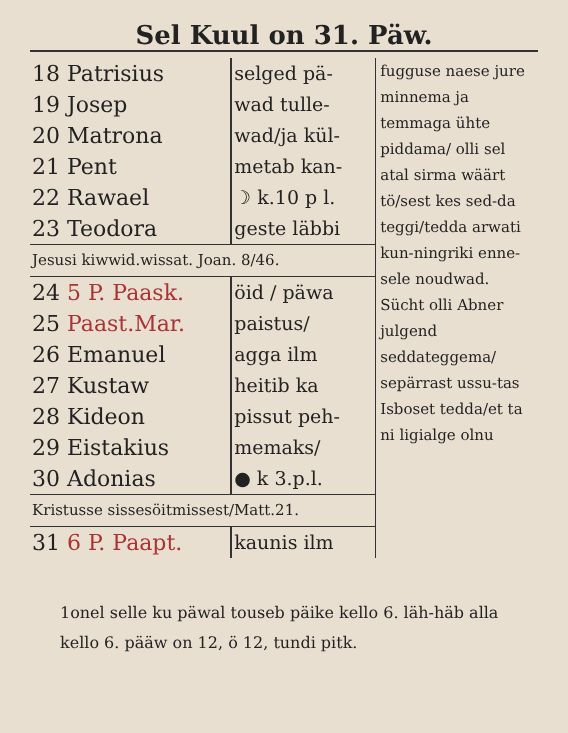Sel Kuul on 31. Päw.
| 18 Patrisius | selged pä- |
| 19 Josep | wad tulle- |
| 20 Matrona | wad/ja kül- |
| 21 Pent | metab kan- |
| 22 Rawael | ☽ k.10 p l. |
| 23 Teodora | geste läbbi |
| Jesusi kiwwid.wissat. Joan. 8/46. | |
| 24 5 P. Paask. | öid / päwa |
| 25 Paast.Mar. | paistus/ |
| 26 Emanuel | agga ilm |
| 27 Kustaw | heitib ka |
| 28 Kideon | pissut peh- |
| 29 Eistakius | memaks/ |
| 30 Adonias | ● k 3.p.l. |
| Kristusse sissesöitmissest/Matt.21. | |
| 31 6 P. Paapt. | kaunis ilm |
fugguse naese jure minnema ja temmaga ühte piddama/ olli sel atal sirma wäärt tö/sest kes sed-da teggi/tedda arwati kun-ningriki enne-sele noudwad. Sücht olli Abner julgend seddateggema/ sepärrast ussu-tas Isboset tedda/et ta ni ligialge olnu
1onel selle ku päwal touseb päike kello 6. läh-häb alla kello 6. pääw on 12, ö 12, tundi pitk.